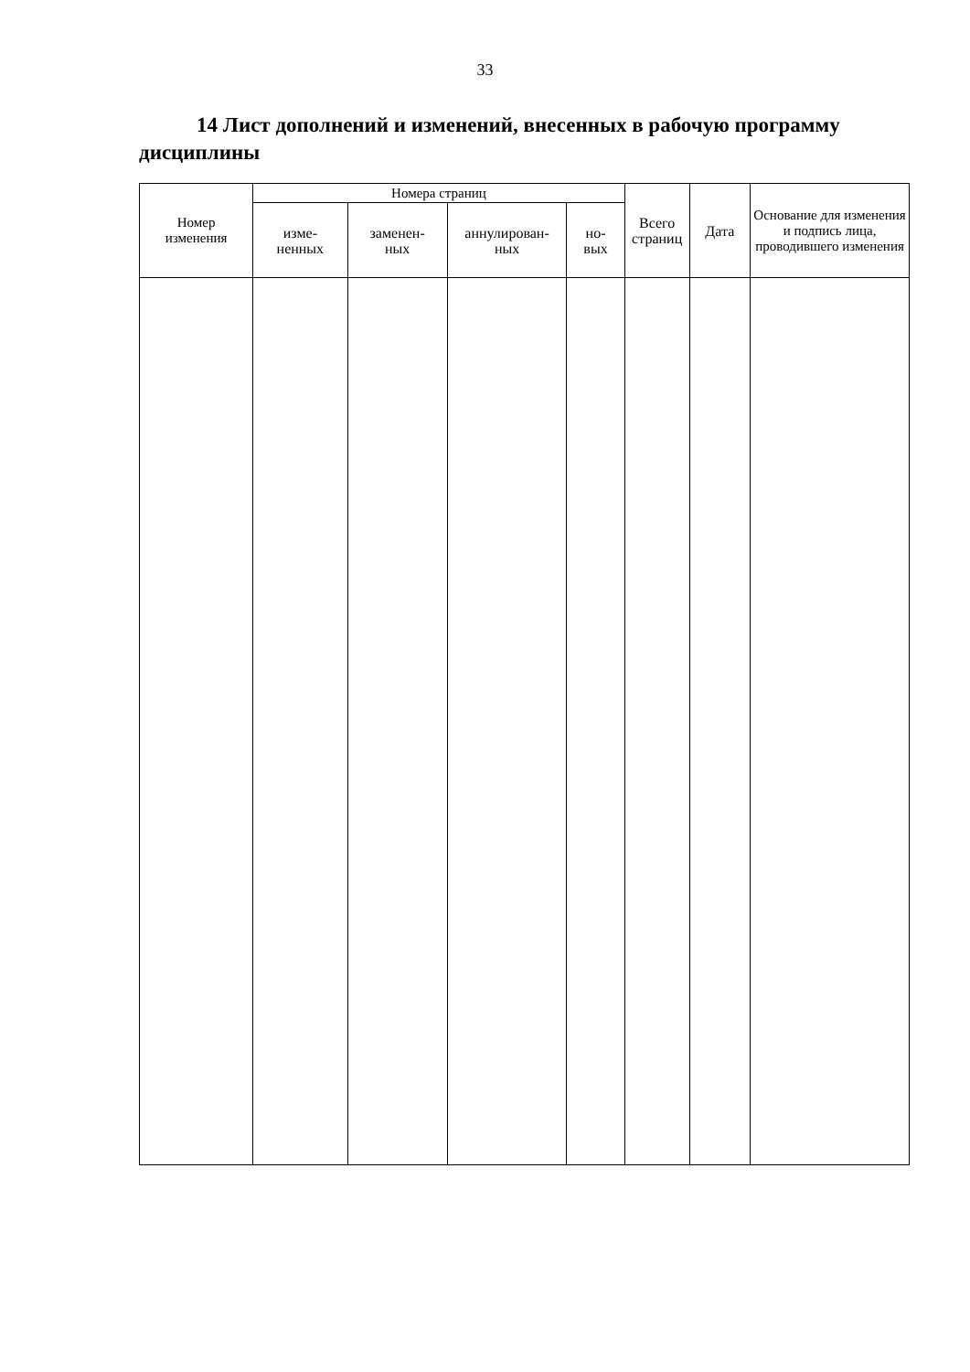33
14 Лист дополнений и изменений, внесенных в рабочую программу дисциплины
| Номер изменения | Номера страниц | | | | Всего страниц | Дата | Основание для изменения и подпись лица, проводившего изменения |
| --- | --- | --- | --- | --- | --- | --- | --- |
| | изме- ненных | заменен- ных | аннулирован- ных | но- вых | | | |